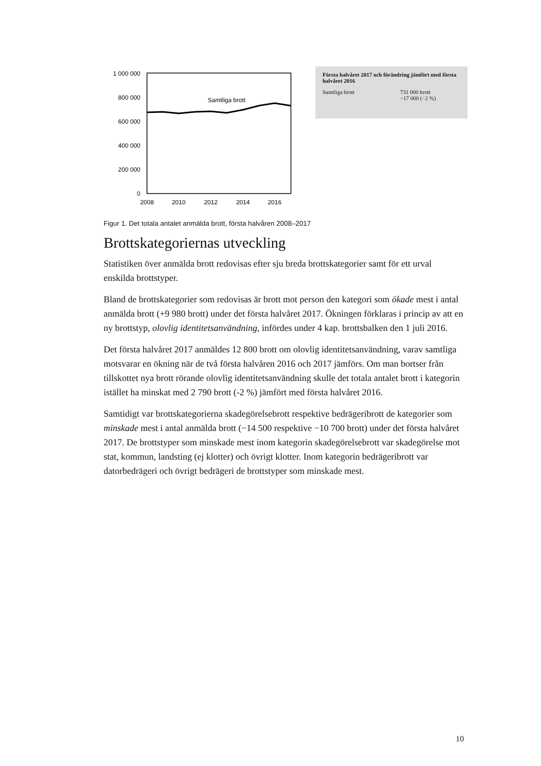1 000 000
800 000
600 000
400 000
200 000
0
2008
2010
2012
2014
2016
Samtliga brott
Första halvåret 2017 och förändring jämfört med första halvåret 2016
| Samtliga brott | 731 000 brott −17 000 (−2 %) |
Figur 1. Det totala antalet anmälda brott, första halvåren 2008–2017
Brottskategoriernas utveckling
Statistiken över anmälda brott redovisas efter sju breda brottskategorier samt för ett urval enskilda brottstyper.
Bland de brottskategorier som redovisas är brott mot person den kategori som ökade mest i antal anmälda brott (+9 980 brott) under det första halvåret 2017. Ökningen förklaras i princip av att en ny brottstyp, olovlig identitetsanvändning, infördes under 4 kap. brottsbalken den 1 juli 2016.
Det första halvåret 2017 anmäldes 12 800 brott om olovlig identitetsanvändning, varav samtliga motsvarar en ökning när de två första halvåren 2016 och 2017 jämförs. Om man bortser från tillskottet nya brott rörande olovlig identitetsanvändning skulle det totala antalet brott i kategorin istället ha minskat med 2 790 brott (-2 %) jämfört med första halvåret 2016.
Samtidigt var brottskategorierna skadegörelsebrott respektive bedrägeribrott de kategorier som minskade mest i antal anmälda brott (−14 500 respektive −10 700 brott) under det första halvåret 2017. De brottstyper som minskade mest inom kategorin skadegörelsebrott var skadegörelse mot stat, kommun, landsting (ej klotter) och övrigt klotter. Inom kategorin bedrägeribrott var datorbedrägeri och övrigt bedrägeri de brottstyper som minskade mest.
10